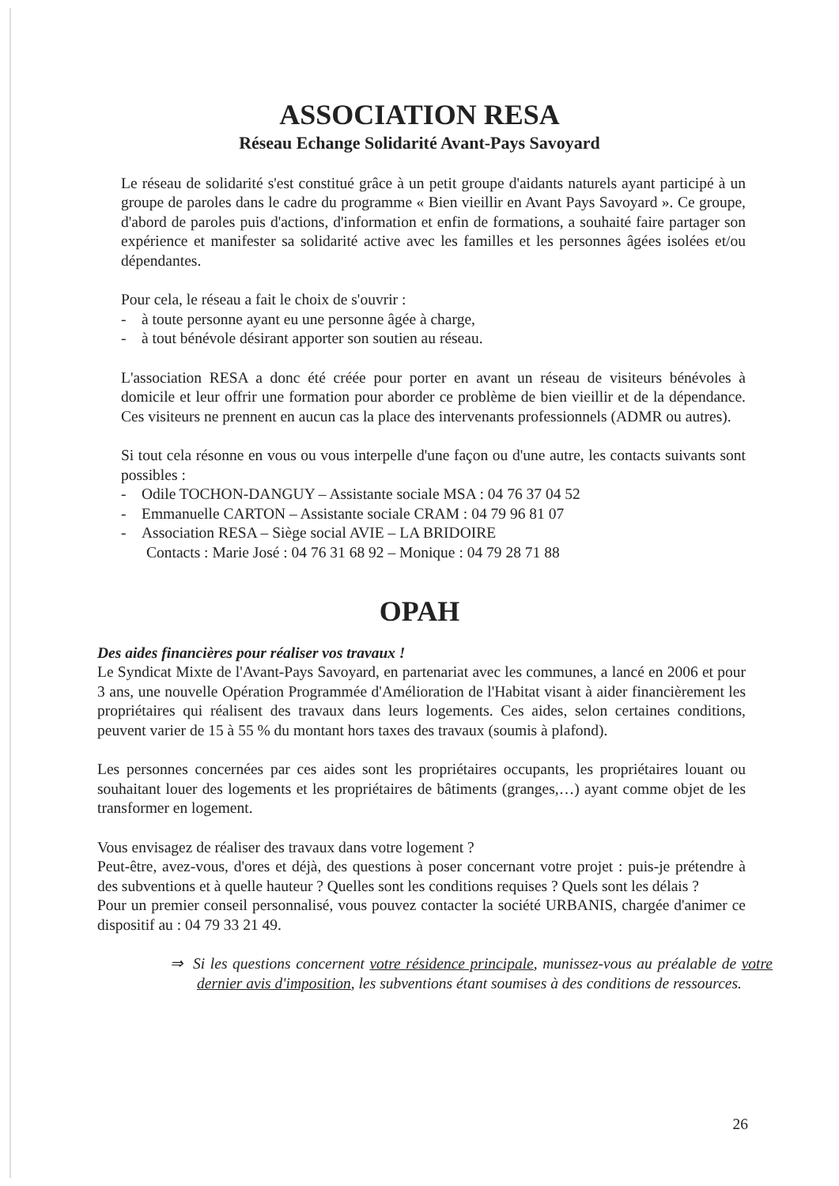ASSOCIATION RESA
Réseau Echange Solidarité Avant-Pays Savoyard
Le réseau de solidarité s'est constitué grâce à un petit groupe d'aidants naturels ayant participé à un groupe de paroles dans le cadre du programme « Bien vieillir en Avant Pays Savoyard ». Ce groupe, d'abord de paroles puis d'actions, d'information et enfin de formations, a souhaité faire partager son expérience et manifester sa solidarité active avec les familles et les personnes âgées isolées et/ou dépendantes.
Pour cela, le réseau a fait le choix de s'ouvrir :
- à toute personne ayant eu une personne âgée à charge,
- à tout bénévole désirant apporter son soutien au réseau.
L'association RESA a donc été créée pour porter en avant un réseau de visiteurs bénévoles à domicile et leur offrir une formation pour aborder ce problème de bien vieillir et de la dépendance. Ces visiteurs ne prennent en aucun cas la place des intervenants professionnels (ADMR ou autres).
Si tout cela résonne en vous ou vous interpelle d'une façon ou d'une autre, les contacts suivants sont possibles :
- Odile TOCHON-DANGUY – Assistante sociale MSA : 04 76 37 04 52
- Emmanuelle CARTON – Assistante sociale CRAM : 04 79 96 81 07
- Association RESA – Siège social AVIE – LA BRIDOIRE
Contacts : Marie José : 04 76 31 68 92 – Monique : 04 79 28 71 88
OPAH
Des aides financières pour réaliser vos travaux !
Le Syndicat Mixte de l'Avant-Pays Savoyard, en partenariat avec les communes, a lancé en 2006 et pour 3 ans, une nouvelle Opération Programmée d'Amélioration de l'Habitat visant à aider financièrement les propriétaires qui réalisent des travaux dans leurs logements. Ces aides, selon certaines conditions, peuvent varier de 15 à 55 % du montant hors taxes des travaux (soumis à plafond).
Les personnes concernées par ces aides sont les propriétaires occupants, les propriétaires louant ou souhaitant louer des logements et les propriétaires de bâtiments (granges,…) ayant comme objet de les transformer en logement.
Vous envisagez de réaliser des travaux dans votre logement ?
Peut-être, avez-vous, d'ores et déjà, des questions à poser concernant votre projet : puis-je prétendre à des subventions et à quelle hauteur ? Quelles sont les conditions requises ? Quels sont les délais ?
Pour un premier conseil personnalisé, vous pouvez contacter la société URBANIS, chargée d'animer ce dispositif au : 04 79 33 21 49.
⇒ Si les questions concernent votre résidence principale, munissez-vous au préalable de votre dernier avis d'imposition, les subventions étant soumises à des conditions de ressources.
26